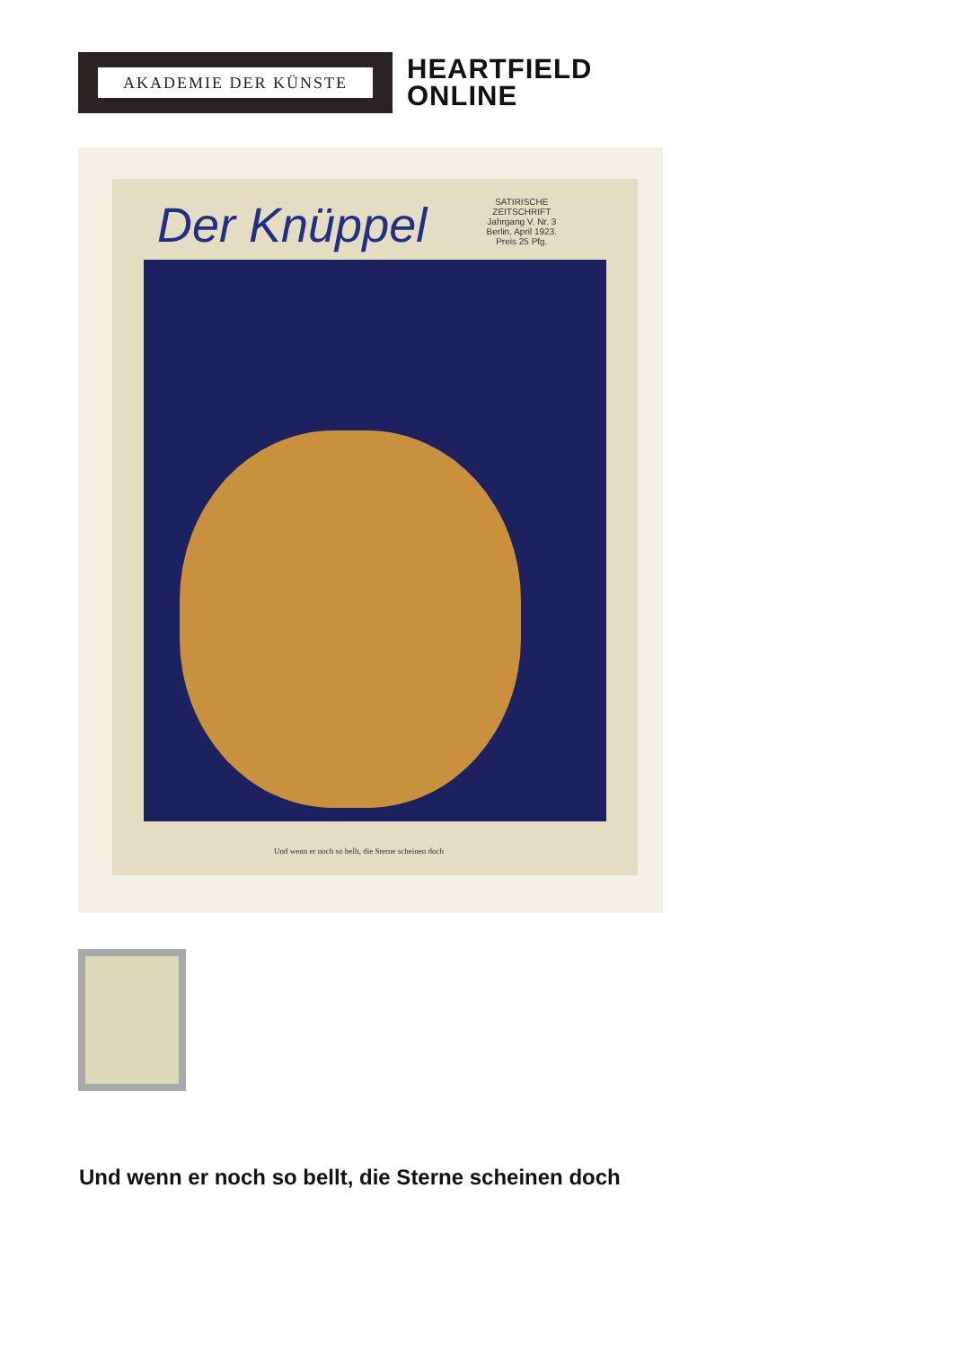AKADEMIE DER KÜNSTE
HEARTFIELD
ONLINE
Der Knüppel
SATIRISCHE
ZEITSCHRIFT
Jahrgang V. Nr. 3
Berlin, April 1923.
Preis 25 Pfg.
Und wenn er noch so bellt, die Sterne scheinen doch
Und wenn er noch so bellt, die Sterne scheinen doch